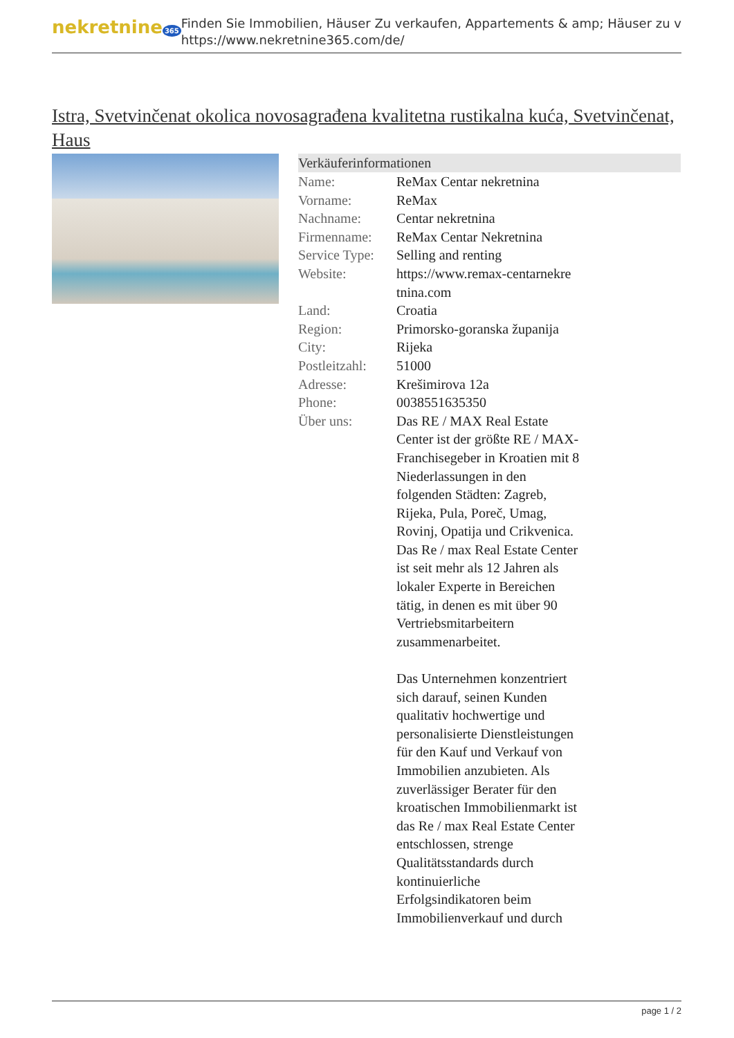nekretnine 365
Finden Sie Immobilien, Häuser Zu verkaufen, Appartements & amp; Häuser zu v
https://www.nekretnine365.com/de/
Istra, Svetvinčenat okolica novosagrađena kvalitetna rustikalna kuća, Svetvinčenat, Haus
| Verkäuferinformationen | |
| --- | --- |
| Name: | ReMax Centar nekretnina |
| Vorname: | ReMax |
| Nachname: | Centar nekretnina |
| Firmenname: | ReMax Centar Nekretnina |
| Service Type: | Selling and renting |
| Website: | https://www.remax-centarnekre tnina.com |
| Land: | Croatia |
| Region: | Primorsko-goranska županija |
| City: | Rijeka |
| Postleitzahl: | 51000 |
| Adresse: | Krešimirova 12a |
| Phone: | 0038551635350 |
| Über uns: | Das RE / MAX Real Estate Center ist der größte RE / MAX-Franchisegeber in Kroatien mit 8 Niederlassungen in den folgenden Städten: Zagreb, Rijeka, Pula, Poreč, Umag, Rovinj, Opatija und Crikvenica. Das Re / max Real Estate Center ist seit mehr als 12 Jahren als lokaler Experte in Bereichen tätig, in denen es mit über 90 Vertriebsmitarbeitern zusammenarbeitet. Das Unternehmen konzentriert sich darauf, seinen Kunden qualitativ hochwertige und personalisierte Dienstleistungen für den Kauf und Verkauf von Immobilien anzubieten. Als zuverlässiger Berater für den kroatischen Immobilienmarkt ist das Re / max Real Estate Center entschlossen, strenge Qualitätsstandards durch kontinuierliche Erfolgsindikatoren beim Immobilienverkauf und durch |
page 1 / 2